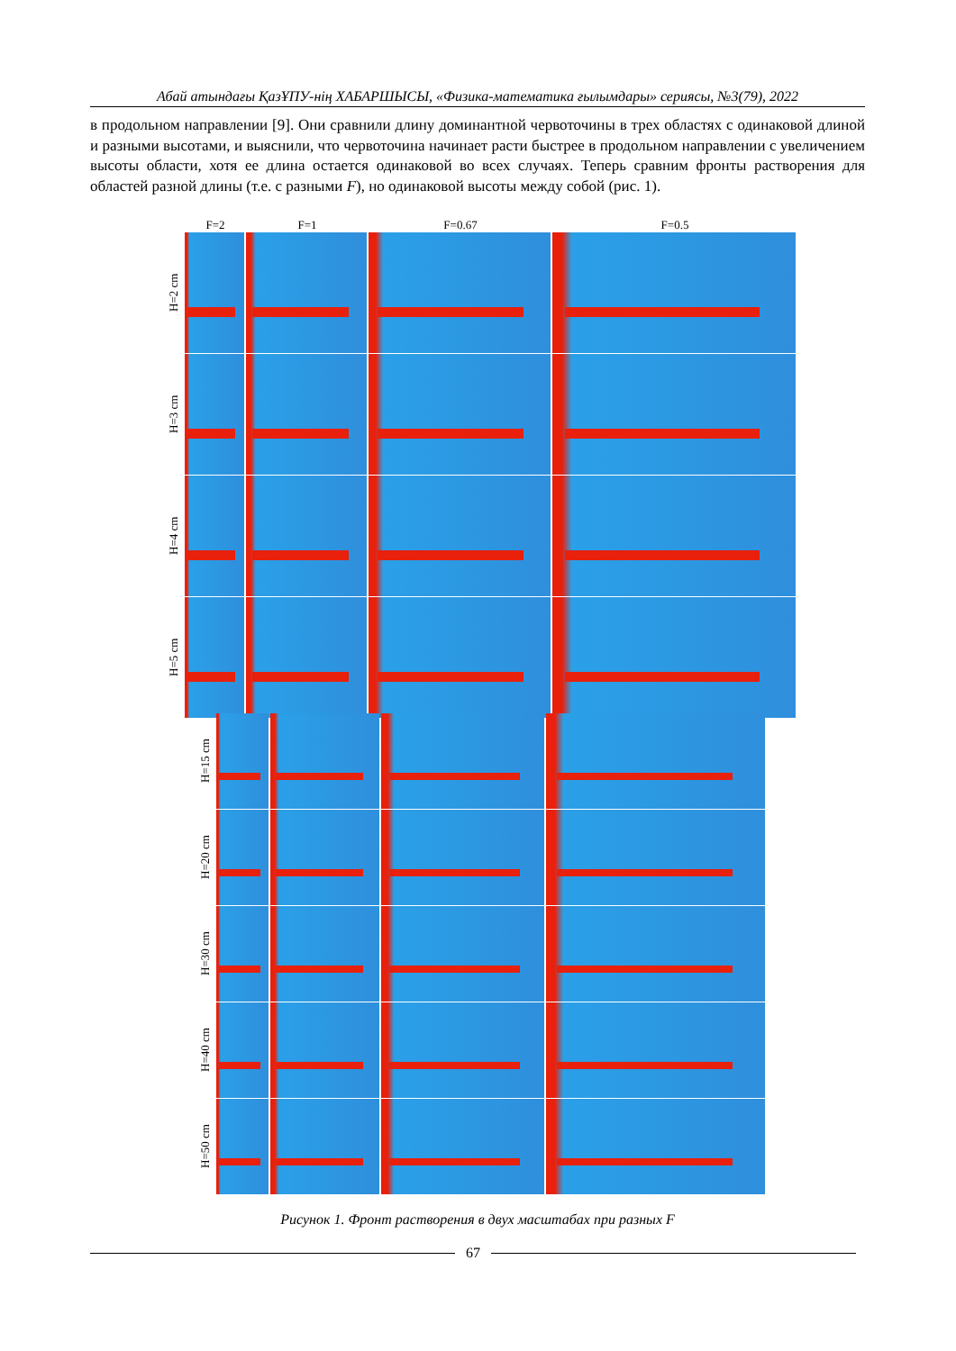Абай атындағы ҚазҰПУ-нің ХАБАРШЫСЫ, «Физика-математика ғылымдары» сериясы, №3(79), 2022
в продольном направлении [9]. Они сравнили длину доминантной червоточины в трех областях с одинаковой длиной и разными высотами, и выяснили, что червоточина начинает расти быстрее в продольном направлении с увеличением высоты области, хотя ее длина остается одинаковой во всех случаях. Теперь сравним фронты растворения для областей разной длины (т.е. с разными F), но одинаковой высоты между собой (рис. 1).
F=2 F=1 F=0.67 F=0.5
H=2 cm
H=3 cm
H=4 cm
H=5 cm
H=15 cm
H=20 cm
H=30 cm
H=40 cm
H=50 cm
Рисунок 1. Фронт растворения в двух масштабах при разных F
67